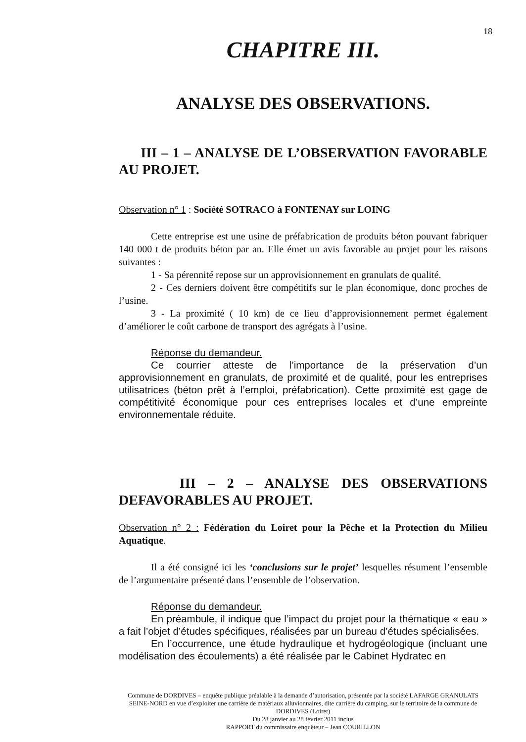18
CHAPITRE III.
ANALYSE DES OBSERVATIONS.
III – 1 – ANALYSE DE L’OBSERVATION FAVORABLE AU PROJET.
Observation n° 1 : Société SOTRACO à FONTENAY sur LOING
Cette entreprise est une usine de préfabrication de produits béton pouvant fabriquer 140 000 t de produits béton par an. Elle émet un avis favorable au projet pour les raisons suivantes :
1 - Sa pérennité repose sur un approvisionnement en granulats de qualité.
2 - Ces derniers doivent être compétitifs sur le plan économique, donc proches de l’usine.
3 - La proximité ( 10 km) de ce lieu d’approvisionnement permet également d’améliorer le coût carbone de transport des agrégats à l’usine.
Réponse du demandeur.
Ce courrier atteste de l’importance de la préservation d’un approvisionnement en granulats, de proximité et de qualité, pour les entreprises utilisatrices (béton prêt à l’emploi, préfabrication). Cette proximité est gage de compétitivité économique pour ces entreprises locales et d’une empreinte environnementale réduite.
III – 2 – ANALYSE DES OBSERVATIONS DEFAVORABLES AU PROJET.
Observation n° 2 : Fédération du Loiret pour la Pêche et la Protection du Milieu Aquatique.
Il a été consigné ici les ‘conclusions sur le projet’ lesquelles résument l’ensemble de l’argumentaire présenté dans l’ensemble de l’observation.
Réponse du demandeur.
En préambule, il indique que l’impact du projet pour la thématique « eau » a fait l’objet d’études spécifiques, réalisées par un bureau d’études spécialisées.
En l’occurrence, une étude hydraulique et hydrogéologique (incluant une modélisation des écoulements) a été réalisée par le Cabinet Hydratec en
Commune de DORDIVES – enquête publique préalable à la demande d’autorisation, présentée par la société LAFARGE GRANULATS SEINE-NORD en vue d’exploiter une carrière de matériaux alluvionnaires, dite carrière du camping, sur le territoire de la commune de DORDIVES (Loiret)
Du 28 janvier au 28 février 2011 inclus
RAPPORT du commissaire enquêteur – Jean COURILLON